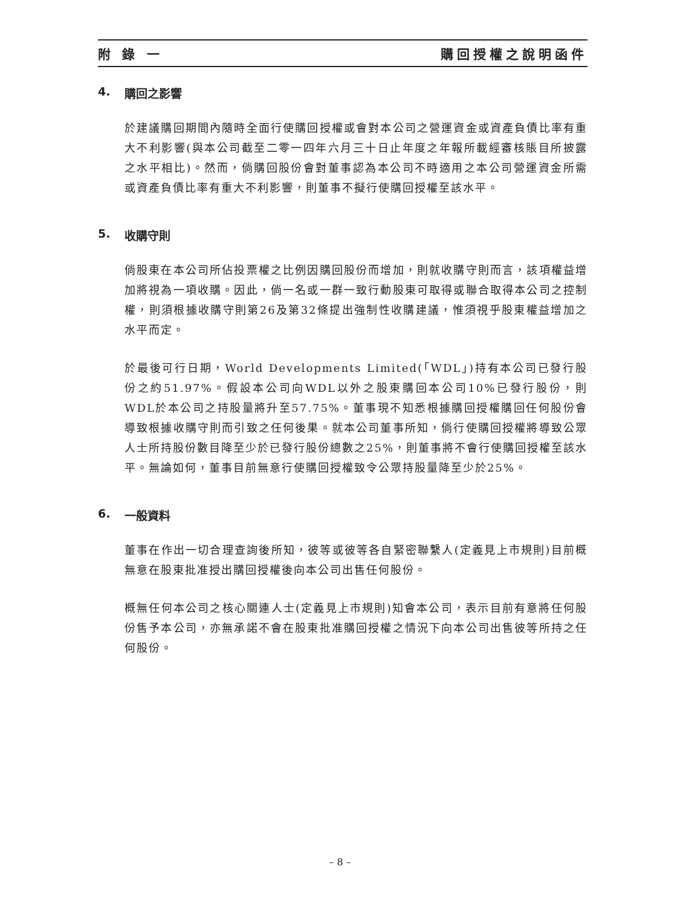附 錄 一 購回授權之說明函件
4. 購回之影響
於建議購回期間內隨時全面行使購回授權或會對本公司之營運資金或資產負債比率有重大不利影響(與本公司截至二零一四年六月三十日止年度之年報所載經審核賬目所披露之水平相比)。然而，倘購回股份會對董事認為本公司不時適用之本公司營運資金所需或資產負債比率有重大不利影響，則董事不擬行使購回授權至該水平。
5. 收購守則
倘股東在本公司所佔投票權之比例因購回股份而增加，則就收購守則而言，該項權益增加將視為一項收購。因此，倘一名或一群一致行動股東可取得或聯合取得本公司之控制權，則須根據收購守則第26及第32條提出強制性收購建議，惟須視乎股東權益增加之水平而定。
於最後可行日期，World Developments Limited(「WDL」)持有本公司已發行股份之約51.97%。假設本公司向WDL以外之股東購回本公司10%已發行股份，則WDL於本公司之持股量將升至57.75%。董事現不知悉根據購回授權購回任何股份會導致根據收購守則而引致之任何後果。就本公司董事所知，倘行使購回授權將導致公眾人士所持股份數目降至少於已發行股份總數之25%，則董事將不會行使購回授權至該水平。無論如何，董事目前無意行使購回授權致令公眾持股量降至少於25%。
6. 一般資料
董事在作出一切合理查詢後所知，彼等或彼等各自緊密聯繫人(定義見上市規則)目前概無意在股東批准授出購回授權後向本公司出售任何股份。
概無任何本公司之核心關連人士(定義見上市規則)知會本公司，表示目前有意將任何股份售予本公司，亦無承諾不會在股東批准購回授權之情況下向本公司出售彼等所持之任何股份。
– 8 –